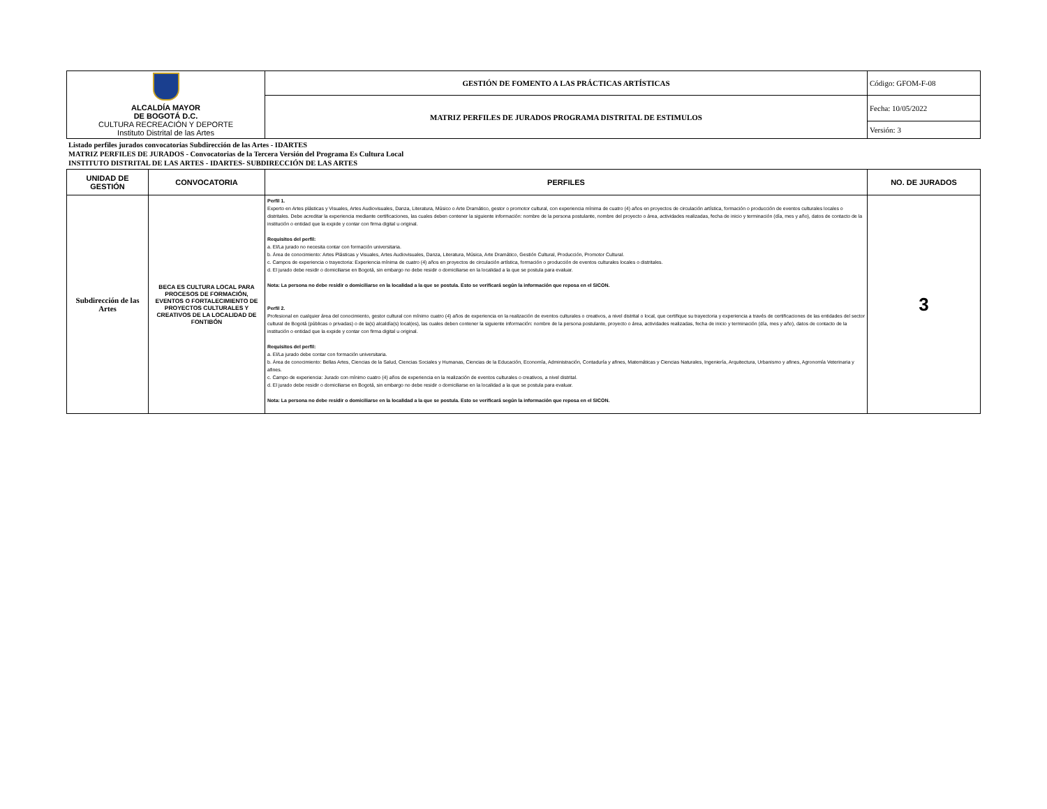| ALCALDÍA MAYOR DE BOGOTÁ D.C. CULTURA RECREACIÓN Y DEPORTE Instituto Distrital de las Artes | GESTIÓN DE FOMENTO A LAS PRÁCTICAS ARTÍSTICAS | Código: GFOM-F-08 |
| | MATRIZ PERFILES DE JURADOS PROGRAMA DISTRITAL DE ESTIMULOS | Fecha: 10/05/2022 |
| | | Versión: 3 |
Listado perfiles jurados convocatorias Subdirección de las Artes - IDARTES
MATRIZ PERFILES DE JURADOS - Convocatorias de la Tercera Versión del Programa Es Cultura Local
INSTITUTO DISTRITAL DE LAS ARTES - IDARTES- SUBDIRECCIÓN DE LAS ARTES
| UNIDAD DE GESTIÓN | CONVOCATORIA | PERFILES | NO. DE JURADOS |
| --- | --- | --- | --- |
| Subdirección de las Artes | BECA ES CULTURA LOCAL PARA PROCESOS DE FORMACIÓN, EVENTOS O FORTALECIMIENTO DE PROYECTOS CULTURALES Y CREATIVOS DE LA LOCALIDAD DE FONTIBÓN | Perfil 1. Experto en Artes plásticas y Visuales, Artes Audiovisuales, Danza, Literatura, Músico o Arte Dramático, gestor o promotor cultural, con experiencia mínima de cuatro (4) años en proyectos de circulación artística, formación o producción de eventos culturales locales o distritales. Debe acreditar la experiencia mediante certificaciones, las cuales deben contener la siguiente información: nombre de la persona postulante, nombre del proyecto o área, actividades realizadas, fecha de inicio y terminación (día, mes y año), datos de contacto de la institución o entidad que la expide y contar con firma digital u original. Requisitos del perfil: a. El/La jurado no necesita contar con formación universitaria. b. Área de conocimiento: Artes Plásticas y Visuales, Artes Audiovisuales, Danza, Literatura, Música, Arte Dramático, Gestión Cultural, Producción, Promotor Cultural. c. Campos de experiencia o trayectoria: Experiencia mínima de cuatro (4) años en proyectos de circulación artística, formación o producción de eventos culturales locales o distritales. d. El jurado debe residir o domiciliarse en Bogotá, sin embargo no debe residir o domiciliarse en la localidad a la que se postula para evaluar. Nota: La persona no debe residir o domiciliarse en la localidad a la que se postula. Esto se verificará según la información que reposa en el SICON. Perfil 2. Profesional en cualquier área del conocimiento, gestor cultural con mínimo cuatro (4) años de experiencia en la realización de eventos culturales o creativos, a nivel distrital o local, que certifique su trayectoria y experiencia a través de certificaciones de las entidades del sector cultural de Bogotá (públicas o privadas) o de la(s) alcaldía(s) local(es), las cuales deben contener la siguiente información: nombre de la persona postulante, proyecto o área, actividades realizadas, fecha de inicio y terminación (día, mes y año), datos de contacto de la institución o entidad que la expide y contar con firma digital u original. Requisitos del perfil: a. El/La jurado debe contar con formación universitaria. b. Área de conocimiento: Bellas Artes, Ciencias de la Salud, Ciencias Sociales y Humanas, Ciencias de la Educación, Economía, Administración, Contaduría y afines, Matemáticas y Ciencias Naturales, Ingeniería, Arquitectura, Urbanismo y afines, Agronomía Veterinaria y afines. c. Campo de experiencia: Jurado con mínimo cuatro (4) años de experiencia en la realización de eventos culturales o creativos, a nivel distrital. d. El jurado debe residir o domiciliarse en Bogotá, sin embargo no debe residir o domiciliarse en la localidad a la que se postula para evaluar. Nota: La persona no debe residir o domiciliarse en la localidad a la que se postula. Esto se verificará según la información que reposa en el SICON. | 3 |